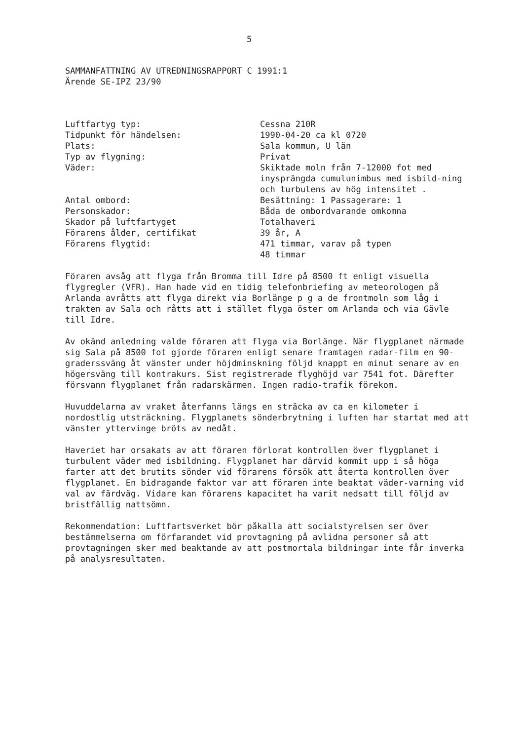5
SAMMANFATTNING AV UTREDNINGSRAPPORT C 1991:1
Ärende SE-IPZ 23/90
| Luftfartyg typ: | Cessna 210R |
| Tidpunkt för händelsen: | 1990-04-20 ca kl 0720 |
| Plats: | Sala kommun, U län |
| Typ av flygning: | Privat |
| Väder: | Skiktade moln från 7-12000 fot med inysprängda cumulunimbus med isbild-ning och turbulens av hög intensitet . |
| Antal ombord: | Besättning: 1 Passagerare: 1 |
| Personskador: | Båda de ombordvarande omkomna |
| Skador på luftfartyget | Totalhaveri |
| Förarens ålder, certifikat | 39 år, A |
| Förarens flygtid: | 471 timmar, varav på typen 48 timmar |
Föraren avsåg att flyga från Bromma till Idre på 8500 ft enligt visuella flygregler (VFR). Han hade vid en tidig telefonbriefing av meteorologen på Arlanda avråtts att flyga direkt via Borlänge p g a de frontmoln som låg i trakten av Sala och råtts att i stället flyga öster om Arlanda och via Gävle till Idre.
Av okänd anledning valde föraren att flyga via Borlänge. När flygplanet närmade sig Sala på 8500 fot gjorde föraren enligt senare framtagen radar-film en 90-graderssväng åt vänster under höjdminskning följd knappt en minut senare av en högersväng till kontrakurs. Sist registrerade flyghöjd var 7541 fot. Därefter försvann flygplanet från radarskärmen. Ingen radio-trafik förekom.
Huvuddelarna av vraket återfanns längs en sträcka av ca en kilometer i nordostlig utsträckning. Flygplanets sönderbrytning i luften har startat med att vänster yttervinge bröts av nedåt.
Haveriet har orsakats av att föraren förlorat kontrollen över flygplanet i turbulent väder med isbildning. Flygplanet har därvid kommit upp i så höga farter att det brutits sönder vid förarens försök att återta kontrollen över flygplanet. En bidragande faktor var att föraren inte beaktat väder-varning vid val av färdväg. Vidare kan förarens kapacitet ha varit nedsatt till följd av bristfällig nattsömn.
Rekommendation: Luftfartsverket bör påkalla att socialstyrelsen ser över bestämmelserna om förfarandet vid provtagning på avlidna personer så att provtagningen sker med beaktande av att postmortala bildningar inte får inverka på analysresultaten.